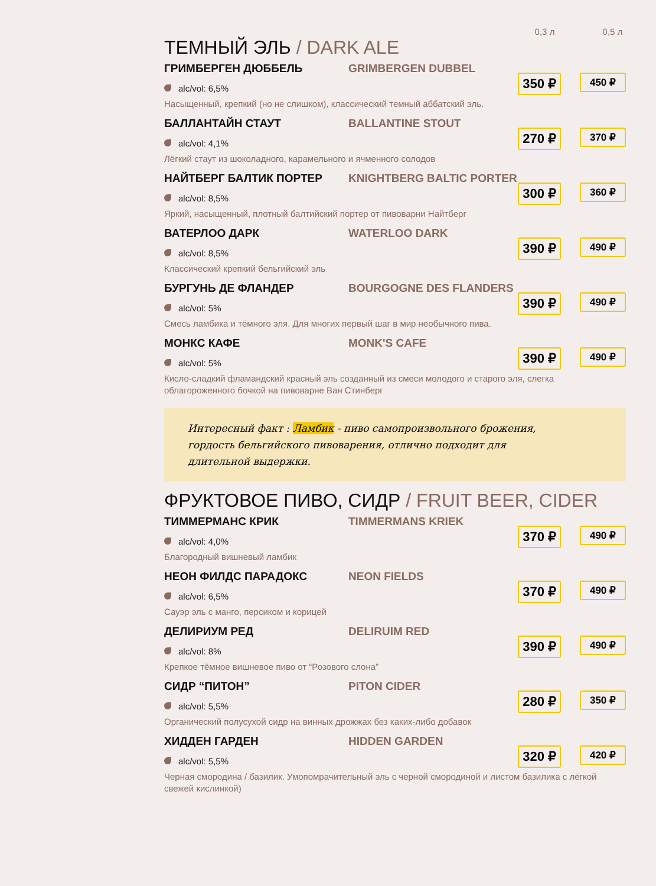0,3 л 0,5 л
ТЕМНЫЙ ЭЛЬ / DARK ALE
ГРИМБЕРГЕН ДЮББЕЛЬ GRIMBERGEN DUBBEL
alc/vol: 6,5%
Насыщенный, крепкий (но не слишком), классический темный аббатский эль.
350 ₽ 450 ₽
БАЛЛАНТАЙН СТАУТ BALLANTINE STOUT
alc/vol: 4,1%
Лёгкий стаут из шоколадного, карамельного и ячменного солодов
270 ₽ 370 ₽
НАЙТБЕРГ БАЛТИК ПОРТЕР KNIGHTBERG BALTIC PORTER
alc/vol: 8,5%
Яркий, насыщенный, плотный балтийский портер от пивоварни Найтберг
300 ₽ 360 ₽
ВАТЕРЛОО ДАРК WATERLOO DARK
alc/vol: 8,5%
Классический крепкий бельгийский эль
390 ₽ 490 ₽
БУРГУНЬ ДЕ ФЛАНДЕР BOURGOGNE DES FLANDERS
alc/vol: 5%
Смесь ламбика и тёмного эля. Для многих первый шаг в мир необычного пива.
390 ₽ 490 ₽
МОНКС КАФЕ MONK'S CAFE
alc/vol: 5%
Кисло-сладкий фламандский красный эль созданный из смеси молодого и старого эля, слегка облагороженного бочкой на пивоварне Ван Стинберг
390 ₽ 490 ₽
Интересный факт : Ламбик - пиво самопроизвольного брожения, гордость бельгийского пивоварения, отлично подходит для длительной выдержки.
ФРУКТОВОЕ ПИВО, СИДР / FRUIT BEER, CIDER
ТИММЕРМАНС КРИК TIMMERMANS KRIEK
alc/vol: 4,0%
Благородный вишневый ламбик
370 ₽ 490 ₽
НЕОН ФИЛДС ПАРАДОКС NEON FIELDS
alc/vol: 6,5%
Сауэр эль с манго, персиком и корицей
370 ₽ 490 ₽
ДЕЛИРИУМ РЕД DELIRUIM RED
alc/vol: 8%
Крепкое тёмное вишневое пиво от “Розового слона”
390 ₽ 490 ₽
СИДР “ПИТОН” PITON CIDER
alc/vol: 5,5%
Органический полусухой сидр на винных дрожжах без каких-либо добавок
280 ₽ 350 ₽
ХИДДЕН ГАРДЕН HIDDEN GARDEN
alc/vol: 5,5%
Черная смородина / базилик. Умопомрачительный эль с черной смородиной и листом базилика с лёгкой свежей кислинкой)
320 ₽ 420 ₽